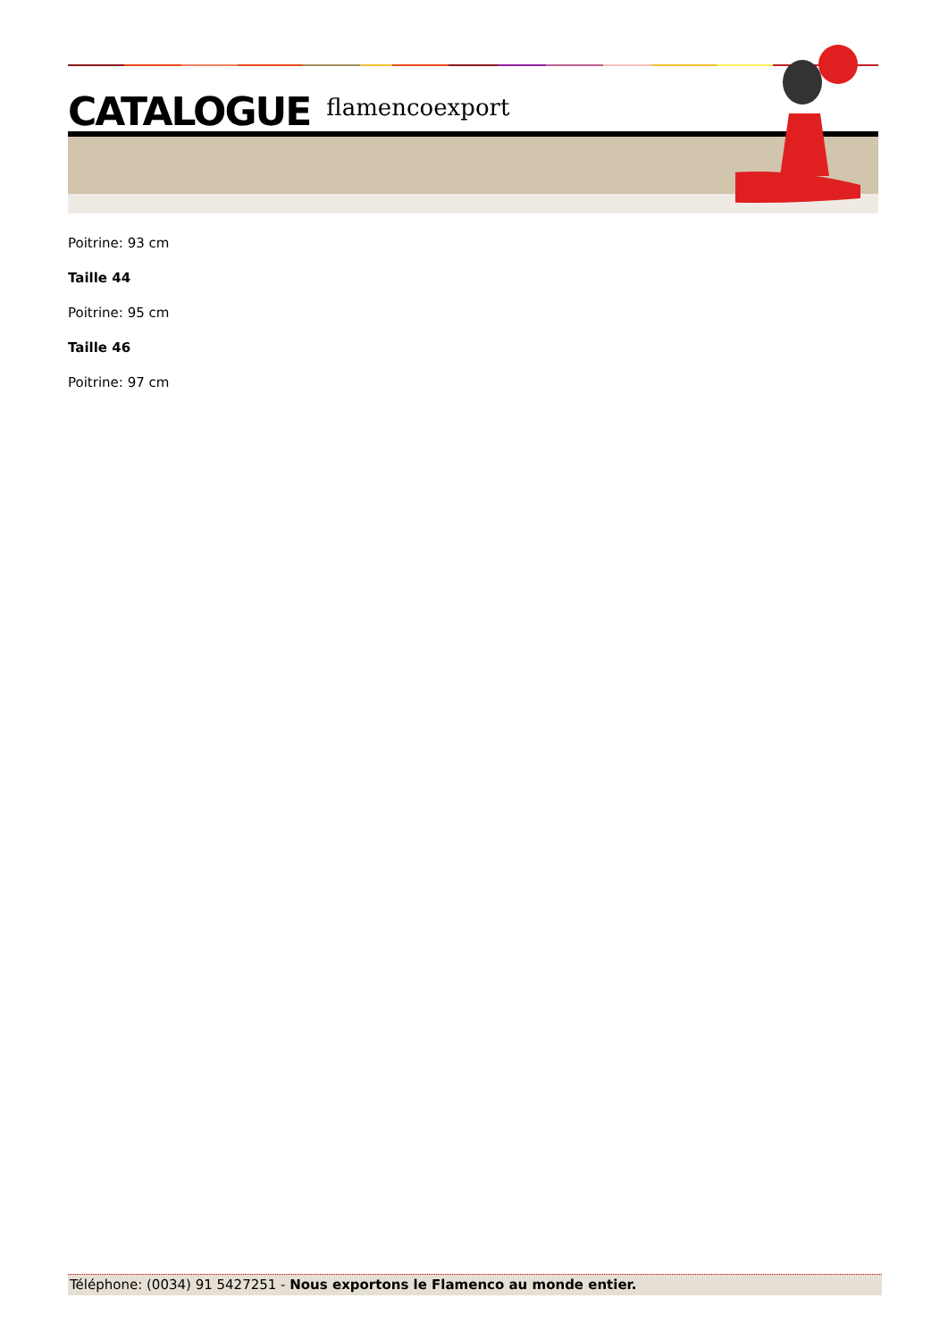CATALOGUE flamencoexport
Poitrine: 93 cm
Taille 44
Poitrine: 95 cm
Taille 46
Poitrine: 97 cm
Téléphone: (0034) 91 5427251 - Nous exportons le Flamenco au monde entier.